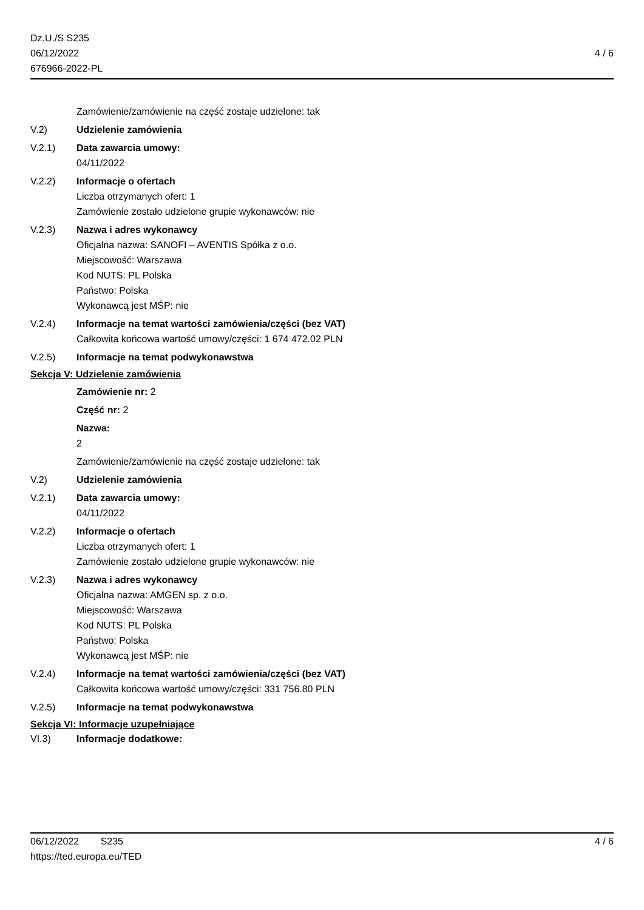Dz.U./S S235
06/12/2022
676966-2022-PL
4 / 6
Zamówienie/zamówienie na część zostaje udzielone: tak
V.2) Udzielenie zamówienia
V.2.1) Data zawarcia umowy:
04/11/2022
V.2.2) Informacje o ofertach
Liczba otrzymanych ofert: 1
Zamówienie zostało udzielone grupie wykonawców: nie
V.2.3) Nazwa i adres wykonawcy
Oficjalna nazwa: SANOFI – AVENTIS Spółka z o.o.
Miejscowość: Warszawa
Kod NUTS: PL Polska
Państwo: Polska
Wykonawcą jest MŚP: nie
V.2.4) Informacje na temat wartości zamówienia/części (bez VAT)
Całkowita końcowa wartość umowy/części: 1 674 472.02 PLN
V.2.5) Informacje na temat podwykonawstwa
Sekcja V: Udzielenie zamówienia
Zamówienie nr: 2
Część nr: 2
Nazwa:
2
Zamówienie/zamówienie na część zostaje udzielone: tak
V.2) Udzielenie zamówienia
V.2.1) Data zawarcia umowy:
04/11/2022
V.2.2) Informacje o ofertach
Liczba otrzymanych ofert: 1
Zamówienie zostało udzielone grupie wykonawców: nie
V.2.3) Nazwa i adres wykonawcy
Oficjalna nazwa: AMGEN sp. z o.o.
Miejscowość: Warszawa
Kod NUTS: PL Polska
Państwo: Polska
Wykonawcą jest MŚP: nie
V.2.4) Informacje na temat wartości zamówienia/części (bez VAT)
Całkowita końcowa wartość umowy/części: 331 756.80 PLN
V.2.5) Informacje na temat podwykonawstwa
Sekcja VI: Informacje uzupełniające
VI.3) Informacje dodatkowe:
06/12/2022 S235 4 / 6
https://ted.europa.eu/TED